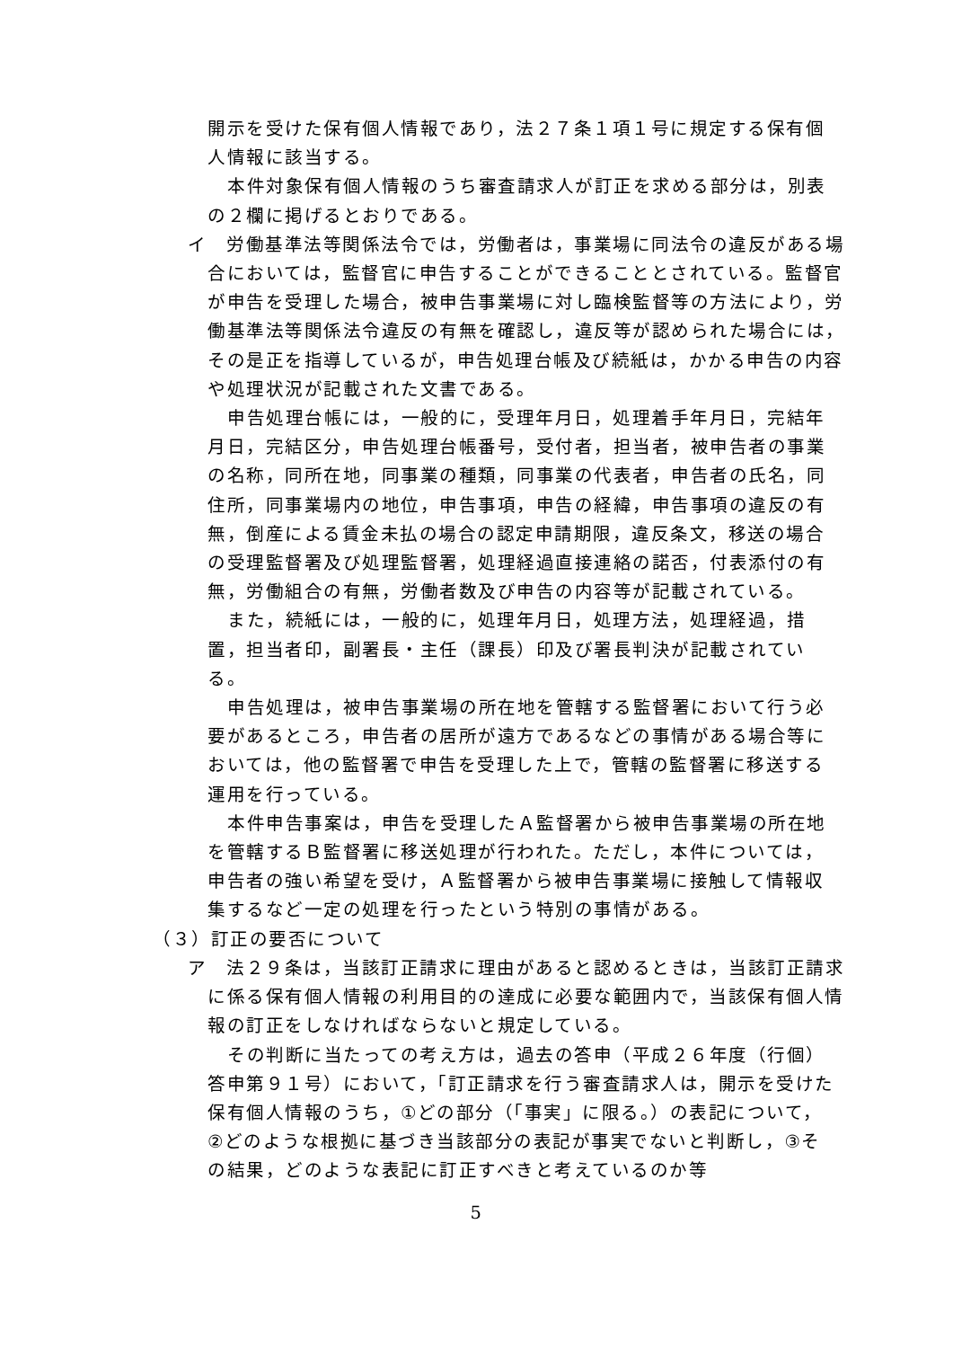開示を受けた保有個人情報であり，法２７条１項１号に規定する保有個人情報に該当する。
本件対象保有個人情報のうち審査請求人が訂正を求める部分は，別表の２欄に掲げるとおりである。
イ　労働基準法等関係法令では，労働者は，事業場に同法令の違反がある場合においては，監督官に申告することができることとされている。監督官が申告を受理した場合，被申告事業場に対し臨検監督等の方法により，労働基準法等関係法令違反の有無を確認し，違反等が認められた場合には，その是正を指導しているが，申告処理台帳及び続紙は，かかる申告の内容や処理状況が記載された文書である。
申告処理台帳には，一般的に，受理年月日，処理着手年月日，完結年月日，完結区分，申告処理台帳番号，受付者，担当者，被申告者の事業の名称，同所在地，同事業の種類，同事業の代表者，申告者の氏名，同住所，同事業場内の地位，申告事項，申告の経緯，申告事項の違反の有無，倒産による賃金未払の場合の認定申請期限，違反条文，移送の場合の受理監督署及び処理監督署，処理経過直接連絡の諾否，付表添付の有無，労働組合の有無，労働者数及び申告の内容等が記載されている。
また，続紙には，一般的に，処理年月日，処理方法，処理経過，措置，担当者印，副署長・主任（課長）印及び署長判決が記載されている。
申告処理は，被申告事業場の所在地を管轄する監督署において行う必要があるところ，申告者の居所が遠方であるなどの事情がある場合等においては，他の監督署で申告を受理した上で，管轄の監督署に移送する運用を行っている。
本件申告事案は，申告を受理したＡ監督署から被申告事業場の所在地を管轄するＢ監督署に移送処理が行われた。ただし，本件については，申告者の強い希望を受け，Ａ監督署から被申告事業場に接触して情報収集するなど一定の処理を行ったという特別の事情がある。
（３）訂正の要否について
ア　法２９条は，当該訂正請求に理由があると認めるときは，当該訂正請求に係る保有個人情報の利用目的の達成に必要な範囲内で，当該保有個人情報の訂正をしなければならないと規定している。
その判断に当たっての考え方は，過去の答申（平成２６年度（行個）答申第９１号）において，「訂正請求を行う審査請求人は，開示を受けた保有個人情報のうち，①どの部分（「事実」に限る。）の表記について，②どのような根拠に基づき当該部分の表記が事実でないと判断し，③その結果，どのような表記に訂正すべきと考えているのか等
5